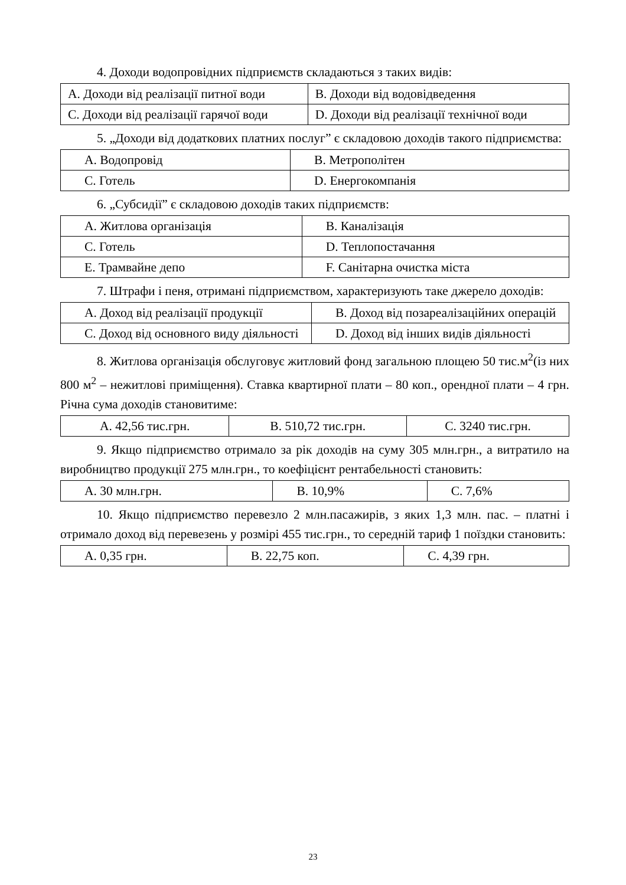4. Доходи водопровідних підприємств складаються з таких видів:
| A. Доходи від реалізації питної води | B. Доходи від водовідведення |
| C. Доходи від реалізації гарячої води | D. Доходи від реалізації технічної води |
5. „Доходи від додаткових платних послуг” є складовою доходів такого підприємства:
| A. Водопровід | B. Метрополітен |
| C. Готель | D. Енергокомпанія |
6. „Субсидії” є складовою доходів таких підприємств:
| A. Житлова організація | B. Каналізація |
| C. Готель | D. Теплопостачання |
| E. Трамвайне депо | F. Санітарна очистка міста |
7. Штрафи і пеня, отримані підприємством, характеризують таке джерело доходів:
| A. Доход від реалізації продукції | B. Доход від позареалізаційних операцій |
| C. Доход від основного виду діяльності | D. Доход від інших видів діяльності |
8. Житлова організація обслуговує житловий фонд загальною площею 50 тис.м<sup>2</sup>(із них 800 м<sup>2</sup> – нежитлові приміщення). Ставка квартирної плати – 80 коп., орендної плати – 4 грн. Річна сума доходів становитиме:
| A. 42,56 тис.грн. | B. 510,72 тис.грн. | C. 3240 тис.грн. |
9. Якщо підприємство отримало за рік доходів на суму 305 млн.грн., а витратило на виробництво продукції 275 млн.грн., то коефіцієнт рентабельності становить:
| A. 30 млн.грн. | B. 10,9% | C. 7,6% |
10. Якщо підприємство перевезло 2 млн.пасажирів, з яких 1,3 млн. пас. – платні і отримало доход від перевезень у розмірі 455 тис.грн., то середній тариф 1 поїздки становить:
| A. 0,35 грн. | B. 22,75 коп. | C. 4,39 грн. |
23